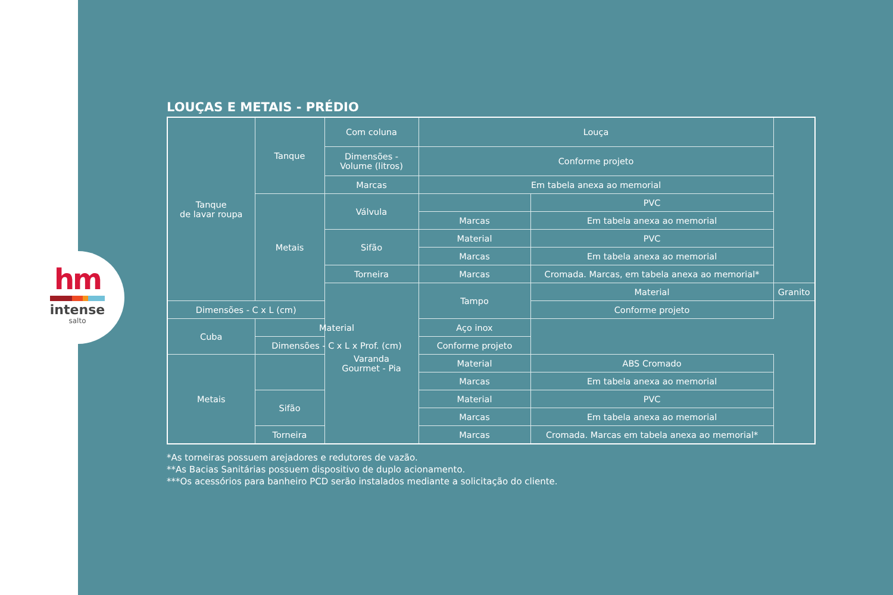hm
intense
salto
LOUÇAS E METAIS - PRÉDIO
| Tanque de lavar roupa | Tanque | Com coluna | Louça | | |
| | | Dimensões - Volume (litros) | Conforme projeto | | |
| | | Marcas | Em tabela anexa ao memorial | | |
| | Metais | Válvula | | PVC | |
| | | | Marcas | Em tabela anexa ao memorial | |
| | | Sifão | Material | PVC | |
| | | | Marcas | Em tabela anexa ao memorial | |
| | | Torneira | Marcas | Cromada. Marcas, em tabela anexa ao memorial* | |
| | | Varanda Gourmet - Pia | Tampo | Material | Granito |
| Dimensões - C x L (cm) | | | | Conforme projeto | |
| Cuba | Material | | Aço inox | | |
| | Dimensões - C x L x Prof. (cm) | | Conforme projeto | | |
| Metais | | | Material | ABS Cromado | |
| | | | Marcas | Em tabela anexa ao memorial | |
| | Sifão | | Material | PVC | |
| | | | Marcas | Em tabela anexa ao memorial | |
| | Torneira | | Marcas | Cromada. Marcas em tabela anexa ao memorial* | |
*As torneiras possuem arejadores e redutores de vazão.
**As Bacias Sanitárias possuem dispositivo de duplo acionamento.
***Os acessórios para banheiro PCD serão instalados mediante a solicitação do cliente.